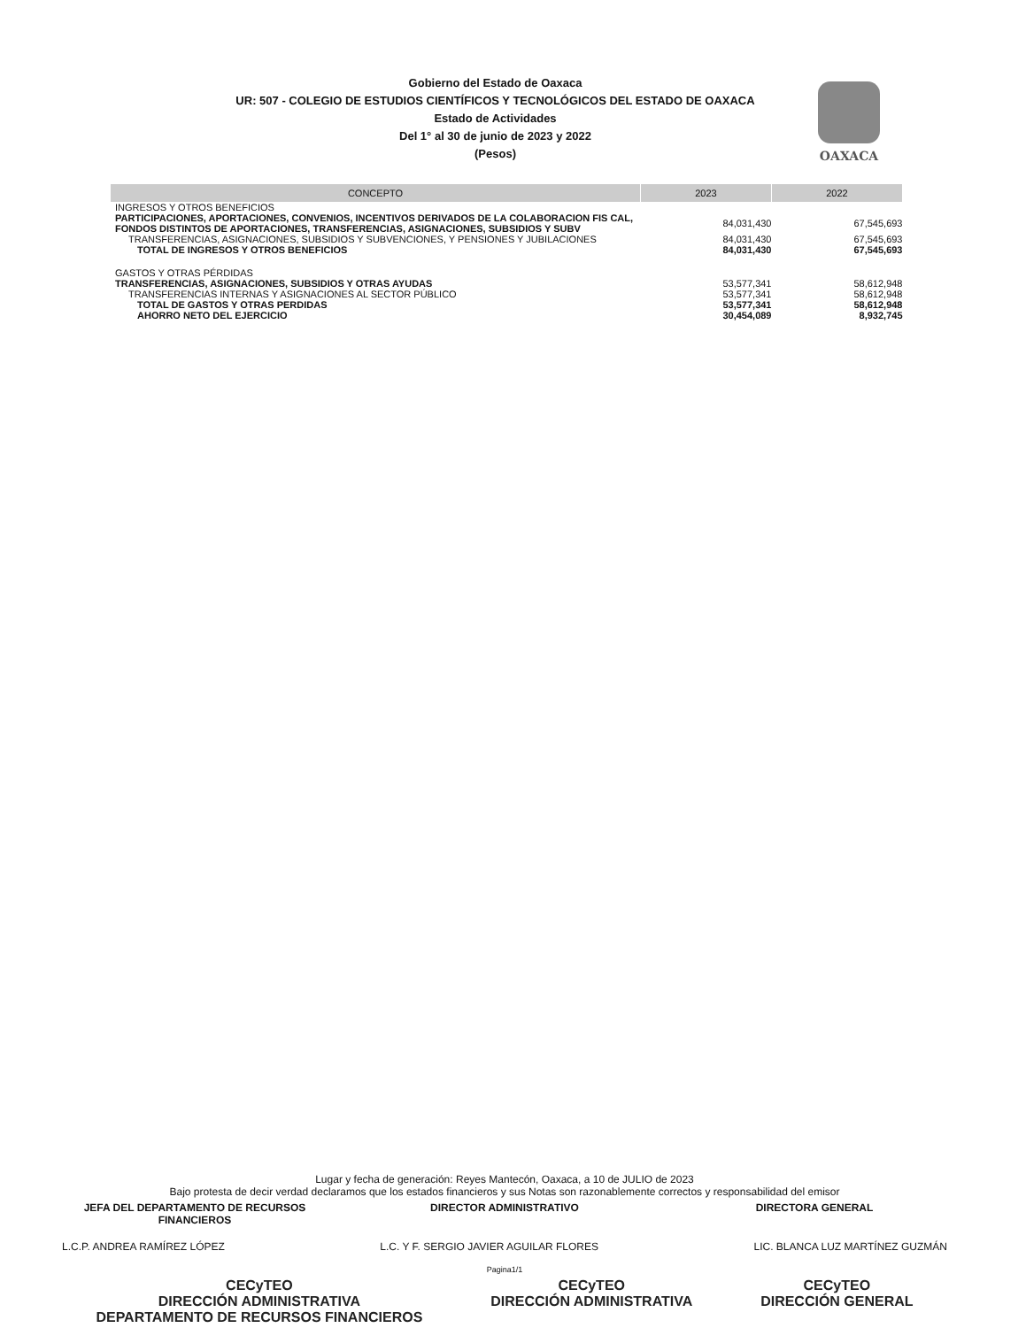Gobierno del Estado de Oaxaca
UR: 507 - COLEGIO DE ESTUDIOS CIENTÍFICOS Y TECNOLÓGICOS DEL ESTADO DE OAXACA
Estado de Actividades
Del 1° al 30 de junio de 2023 y 2022
(Pesos)
OAXACA
| CONCEPTO | 2023 | 2022 |
| --- | --- | --- |
| INGRESOS Y OTROS BENEFICIOS | | |
| PARTICIPACIONES, APORTACIONES, CONVENIOS, INCENTIVOS DERIVADOS DE LA COLABORACION FIS CAL, FONDOS DISTINTOS DE APORTACIONES, TRANSFERENCIAS, ASIGNACIONES, SUBSIDIOS Y SUBV | 84,031,430 | 67,545,693 |
| TRANSFERENCIAS, ASIGNACIONES, SUBSIDIOS Y SUBVENCIONES, Y PENSIONES Y JUBILACIONES | 84,031,430 | 67,545,693 |
| TOTAL DE INGRESOS Y OTROS BENEFICIOS | 84,031,430 | 67,545,693 |
| GASTOS Y OTRAS PÉRDIDAS | | |
| TRANSFERENCIAS, ASIGNACIONES, SUBSIDIOS Y OTRAS AYUDAS | 53,577,341 | 58,612,948 |
| TRANSFERENCIAS INTERNAS Y ASIGNACIONES AL SECTOR PÚBLICO | 53,577,341 | 58,612,948 |
| TOTAL DE GASTOS Y OTRAS PERDIDAS | 53,577,341 | 58,612,948 |
| AHORRO NETO DEL EJERCICIO | 30,454,089 | 8,932,745 |
Lugar y fecha de generación: Reyes Mantecón, Oaxaca, a 10 de JULIO de 2023
Bajo protesta de decir verdad declaramos que los estados financieros y sus Notas son razonablemente correctos y responsabilidad del emisor
JEFA DEL DEPARTAMENTO DE RECURSOS FINANCIEROS
DIRECTOR ADMINISTRATIVO DIRECTORA GENERAL
L.C.P. ANDREA RAMÍREZ LÓPEZ L.C. Y F. SERGIO JAVIER AGUILAR FLORES
LIC. BLANCA LUZ MARTÍNEZ GUZMÁN
Pagina1/1
CECyTEO
DIRECCIÓN ADMINISTRATIVA
DEPARTAMENTO DE RECURSOS FINANCIEROS
CECyTEO
DIRECCIÓN ADMINISTRATIVA
CECyTEO
DIRECCIÓN GENERAL